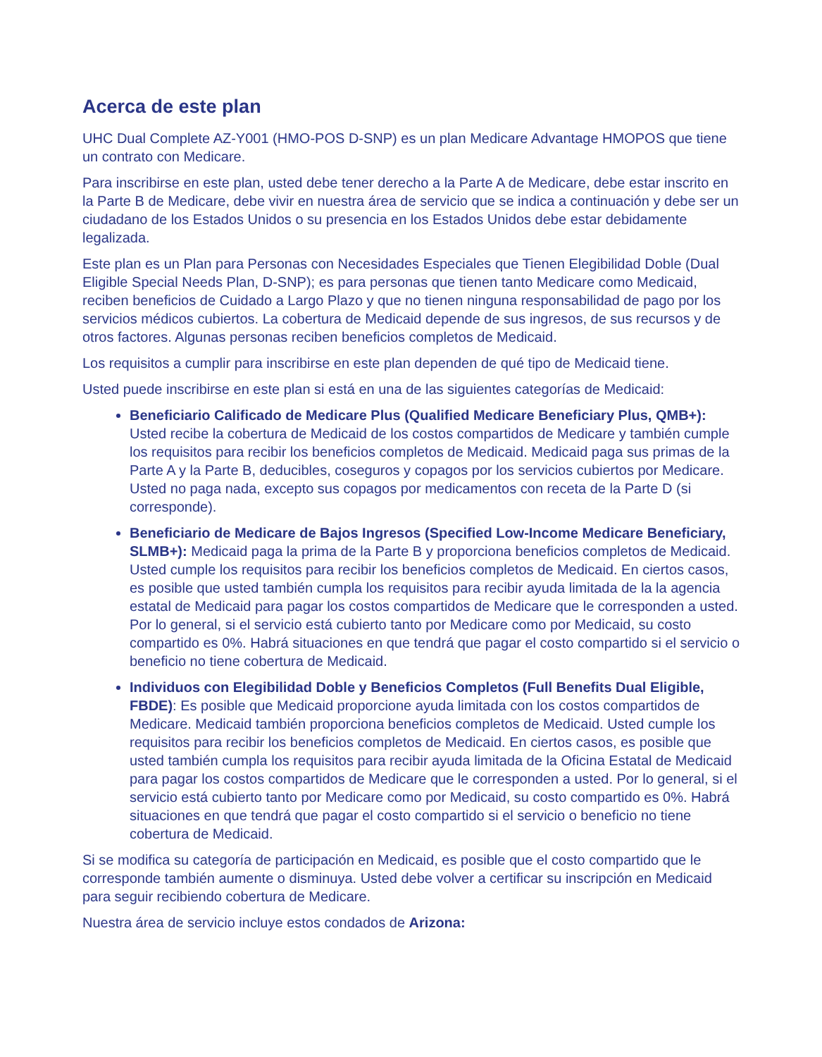Acerca de este plan
UHC Dual Complete AZ-Y001 (HMO-POS D-SNP) es un plan Medicare Advantage HMOPOS que tiene un contrato con Medicare.
Para inscribirse en este plan, usted debe tener derecho a la Parte A de Medicare, debe estar inscrito en la Parte B de Medicare, debe vivir en nuestra área de servicio que se indica a continuación y debe ser un ciudadano de los Estados Unidos o su presencia en los Estados Unidos debe estar debidamente legalizada.
Este plan es un Plan para Personas con Necesidades Especiales que Tienen Elegibilidad Doble (Dual Eligible Special Needs Plan, D-SNP); es para personas que tienen tanto Medicare como Medicaid, reciben beneficios de Cuidado a Largo Plazo y que no tienen ninguna responsabilidad de pago por los servicios médicos cubiertos. La cobertura de Medicaid depende de sus ingresos, de sus recursos y de otros factores. Algunas personas reciben beneficios completos de Medicaid.
Los requisitos a cumplir para inscribirse en este plan dependen de qué tipo de Medicaid tiene.
Usted puede inscribirse en este plan si está en una de las siguientes categorías de Medicaid:
Beneficiario Calificado de Medicare Plus (Qualified Medicare Beneficiary Plus, QMB+): Usted recibe la cobertura de Medicaid de los costos compartidos de Medicare y también cumple los requisitos para recibir los beneficios completos de Medicaid. Medicaid paga sus primas de la Parte A y la Parte B, deducibles, coseguros y copagos por los servicios cubiertos por Medicare. Usted no paga nada, excepto sus copagos por medicamentos con receta de la Parte D (si corresponde).
Beneficiario de Medicare de Bajos Ingresos (Specified Low-Income Medicare Beneficiary, SLMB+): Medicaid paga la prima de la Parte B y proporciona beneficios completos de Medicaid. Usted cumple los requisitos para recibir los beneficios completos de Medicaid. En ciertos casos, es posible que usted también cumpla los requisitos para recibir ayuda limitada de la la agencia estatal de Medicaid para pagar los costos compartidos de Medicare que le corresponden a usted. Por lo general, si el servicio está cubierto tanto por Medicare como por Medicaid, su costo compartido es 0%. Habrá situaciones en que tendrá que pagar el costo compartido si el servicio o beneficio no tiene cobertura de Medicaid.
Individuos con Elegibilidad Doble y Beneficios Completos (Full Benefits Dual Eligible, FBDE): Es posible que Medicaid proporcione ayuda limitada con los costos compartidos de Medicare. Medicaid también proporciona beneficios completos de Medicaid. Usted cumple los requisitos para recibir los beneficios completos de Medicaid. En ciertos casos, es posible que usted también cumpla los requisitos para recibir ayuda limitada de la Oficina Estatal de Medicaid para pagar los costos compartidos de Medicare que le corresponden a usted. Por lo general, si el servicio está cubierto tanto por Medicare como por Medicaid, su costo compartido es 0%. Habrá situaciones en que tendrá que pagar el costo compartido si el servicio o beneficio no tiene cobertura de Medicaid.
Si se modifica su categoría de participación en Medicaid, es posible que el costo compartido que le corresponde también aumente o disminuya. Usted debe volver a certificar su inscripción en Medicaid para seguir recibiendo cobertura de Medicare.
Nuestra área de servicio incluye estos condados de Arizona: